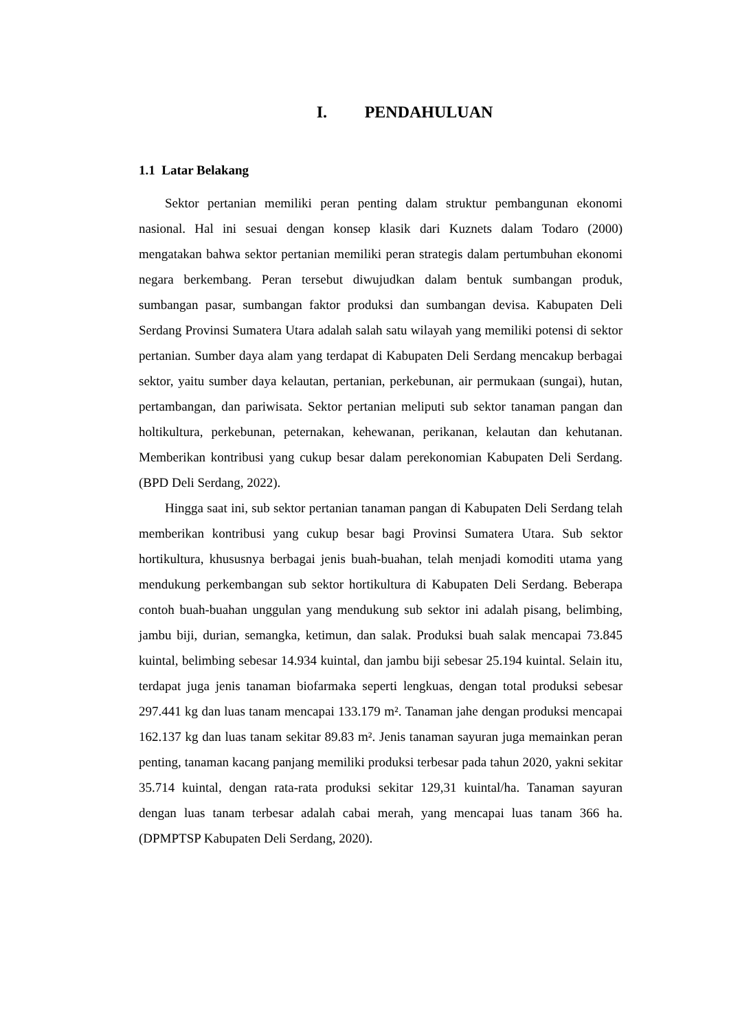I. PENDAHULUAN
1.1 Latar Belakang
Sektor pertanian memiliki peran penting dalam struktur pembangunan ekonomi nasional. Hal ini sesuai dengan konsep klasik dari Kuznets dalam Todaro (2000) mengatakan bahwa sektor pertanian memiliki peran strategis dalam pertumbuhan ekonomi negara berkembang. Peran tersebut diwujudkan dalam bentuk sumbangan produk, sumbangan pasar, sumbangan faktor produksi dan sumbangan devisa. Kabupaten Deli Serdang Provinsi Sumatera Utara adalah salah satu wilayah yang memiliki potensi di sektor pertanian. Sumber daya alam yang terdapat di Kabupaten Deli Serdang mencakup berbagai sektor, yaitu sumber daya kelautan, pertanian, perkebunan, air permukaan (sungai), hutan, pertambangan, dan pariwisata. Sektor pertanian meliputi sub sektor tanaman pangan dan holtikultura, perkebunan, peternakan, kehewanan, perikanan, kelautan dan kehutanan. Memberikan kontribusi yang cukup besar dalam perekonomian Kabupaten Deli Serdang. (BPD Deli Serdang, 2022).
Hingga saat ini, sub sektor pertanian tanaman pangan di Kabupaten Deli Serdang telah memberikan kontribusi yang cukup besar bagi Provinsi Sumatera Utara. Sub sektor hortikultura, khususnya berbagai jenis buah-buahan, telah menjadi komoditi utama yang mendukung perkembangan sub sektor hortikultura di Kabupaten Deli Serdang. Beberapa contoh buah-buahan unggulan yang mendukung sub sektor ini adalah pisang, belimbing, jambu biji, durian, semangka, ketimun, dan salak. Produksi buah salak mencapai 73.845 kuintal, belimbing sebesar 14.934 kuintal, dan jambu biji sebesar 25.194 kuintal. Selain itu, terdapat juga jenis tanaman biofarmaka seperti lengkuas, dengan total produksi sebesar 297.441 kg dan luas tanam mencapai 133.179 m². Tanaman jahe dengan produksi mencapai 162.137 kg dan luas tanam sekitar 89.83 m². Jenis tanaman sayuran juga memainkan peran penting, tanaman kacang panjang memiliki produksi terbesar pada tahun 2020, yakni sekitar 35.714 kuintal, dengan rata-rata produksi sekitar 129,31 kuintal/ha. Tanaman sayuran dengan luas tanam terbesar adalah cabai merah, yang mencapai luas tanam 366 ha. (DPMPTSP Kabupaten Deli Serdang, 2020).